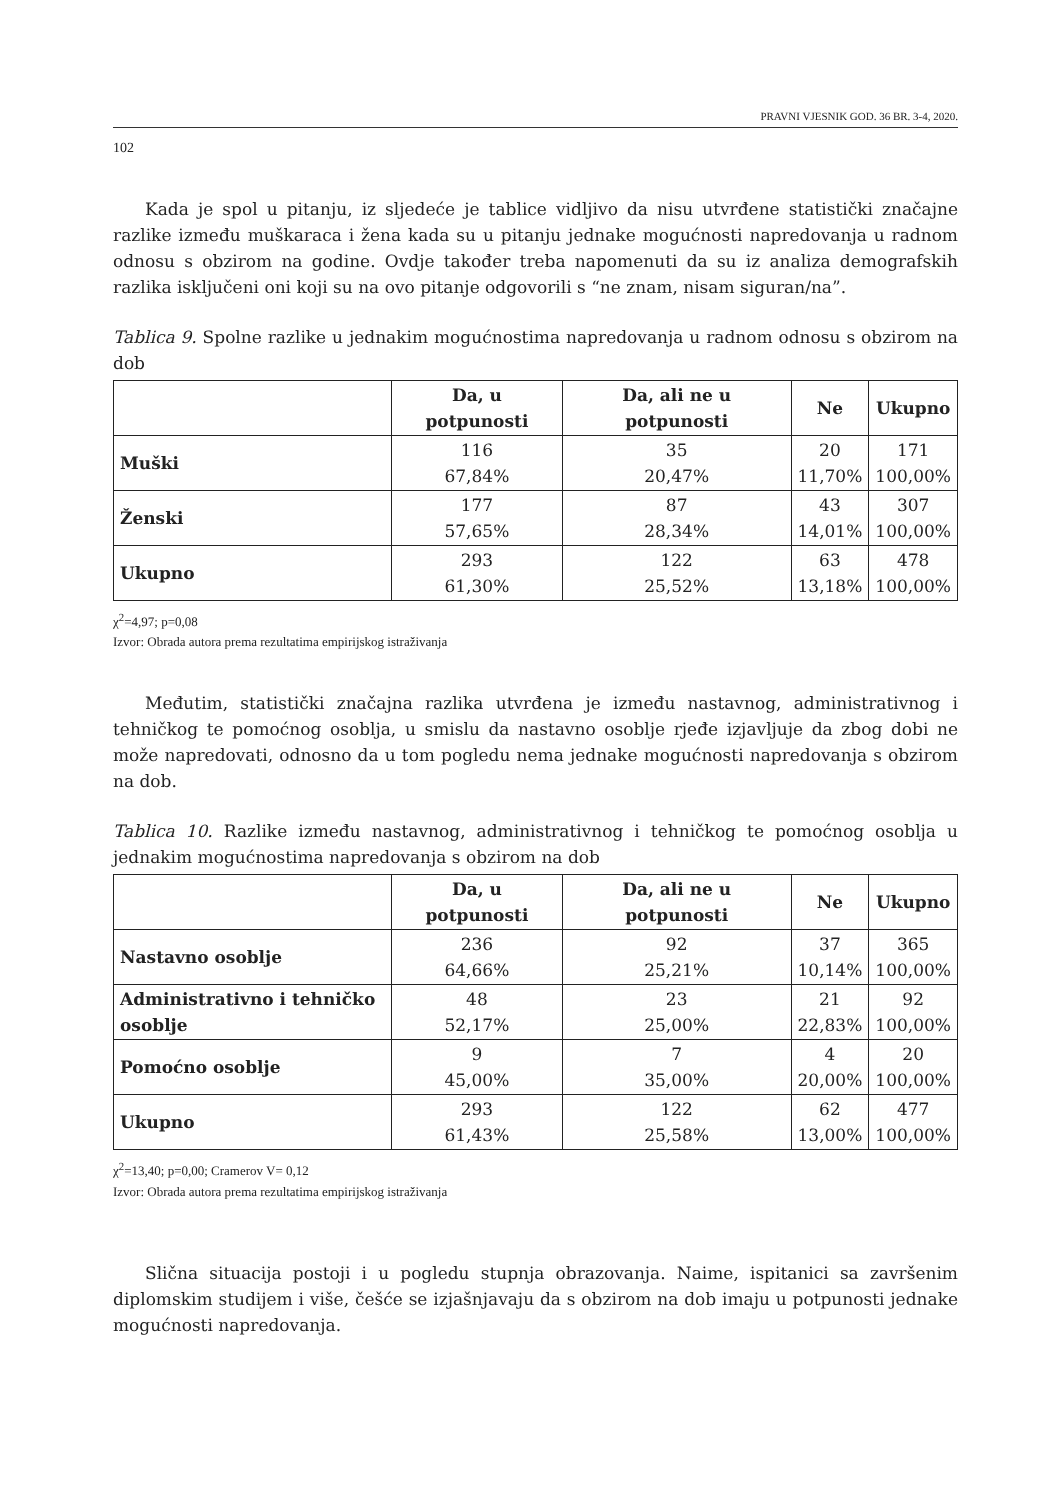PRAVNI VJESNIK GOD. 36 BR. 3-4, 2020.
102
Kada je spol u pitanju, iz sljedeće je tablice vidljivo da nisu utvrđene statistički značajne razlike između muškaraca i žena kada su u pitanju jednake mogućnosti napredovanja u radnom odnosu s obzirom na godine. Ovdje također treba napomenuti da su iz analiza demografskih razlika isključeni oni koji su na ovo pitanje odgovorili s “ne znam, nisam siguran/na”.
Tablica 9. Spolne razlike u jednakim mogućnostima napredovanja u radnom odnosu s obzirom na dob
| | Da, u potpunosti | Da, ali ne u potpunosti | Ne | Ukupno |
| --- | --- | --- | --- | --- |
| Muški | 116 67,84% | 35 20,47% | 20 11,70% | 171 100,00% |
| Ženski | 177 57,65% | 87 28,34% | 43 14,01% | 307 100,00% |
| Ukupno | 293 61,30% | 122 25,52% | 63 13,18% | 478 100,00% |
χ<sup>2</sup>=4,97; p=0,08
Izvor: Obrada autora prema rezultatima empirijskog istraživanja
Međutim, statistički značajna razlika utvrđena je između nastavnog, administrativnog i tehničkog te pomoćnog osoblja, u smislu da nastavno osoblje rjeđe izjavljuje da zbog dobi ne može napredovati, odnosno da u tom pogledu nema jednake mogućnosti napredovanja s obzirom na dob.
Tablica 10. Razlike između nastavnog, administrativnog i tehničkog te pomoćnog osoblja u jednakim mogućnostima napredovanja s obzirom na dob
| | Da, u potpunosti | Da, ali ne u potpunosti | Ne | Ukupno |
| --- | --- | --- | --- | --- |
| Nastavno osoblje | 236 64,66% | 92 25,21% | 37 10,14% | 365 100,00% |
| Administrativno i tehničko osoblje | 48 52,17% | 23 25,00% | 21 22,83% | 92 100,00% |
| Pomoćno osoblje | 9 45,00% | 7 35,00% | 4 20,00% | 20 100,00% |
| Ukupno | 293 61,43% | 122 25,58% | 62 13,00% | 477 100,00% |
χ<sup>2</sup>=13,40; p=0,00; Cramerov V= 0,12
Izvor: Obrada autora prema rezultatima empirijskog istraživanja
Slična situacija postoji i u pogledu stupnja obrazovanja. Naime, ispitanici sa završenim diplomskim studijem i više, češće se izjašnjavaju da s obzirom na dob imaju u potpunosti jednake mogućnosti napredovanja.